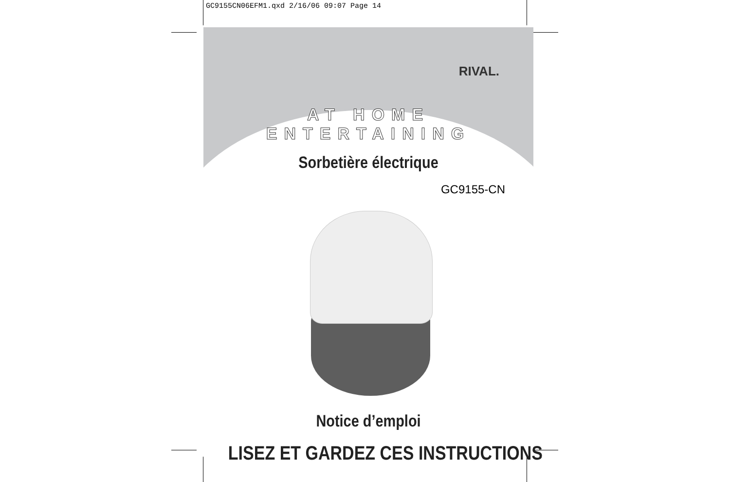GC9155CN06EFM1.qxd 2/16/06 09:07 Page 14
RIVAL.
AT HOME ENTERTAINING
Sorbetière électrique
GC9155-CN
Notice d’emploi
LISEZ ET GARDEZ CES INSTRUCTIONS